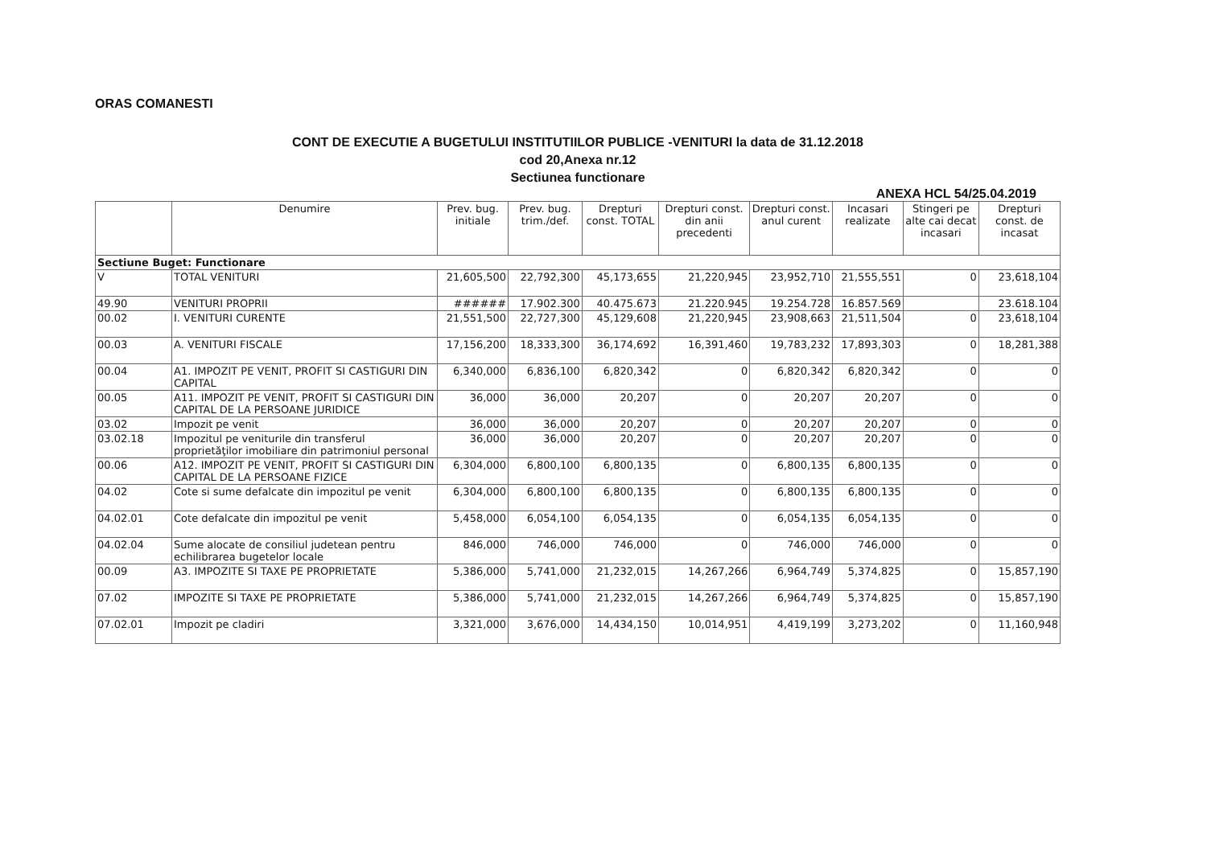ORAS COMANESTI
CONT DE EXECUTIE A BUGETULUI INSTITUTIILOR PUBLICE -VENITURI la data de 31.12.2018
cod 20,Anexa nr.12
Sectiunea functionare
ANEXA HCL 54/25.04.2019
| | Denumire | Prev. bug. initiale | Prev. bug. trim./def. | Drepturi const. TOTAL | Drepturi const. din anii precedenti | Drepturi const. anul curent | Incasari realizate | Stingeri pe alte cai decat incasari | Drepturi const. de incasat |
| --- | --- | --- | --- | --- | --- | --- | --- | --- | --- |
| Sectiune Buget: Functionare | | | | | | | | | |
| V | TOTAL VENITURI | 21,605,500 | 22,792,300 | 45,173,655 | 21,220,945 | 23,952,710 | 21,555,551 | 0 | 23,618,104 |
| 49.90 | VENITURI PROPRII | ###### | 17.902.300 | 40.475.673 | 21.220.945 | 19.254.728 | 16.857.569 | | 23.618.104 |
| 00.02 | I. VENITURI CURENTE | 21,551,500 | 22,727,300 | 45,129,608 | 21,220,945 | 23,908,663 | 21,511,504 | 0 | 23,618,104 |
| 00.03 | A. VENITURI FISCALE | 17,156,200 | 18,333,300 | 36,174,692 | 16,391,460 | 19,783,232 | 17,893,303 | 0 | 18,281,388 |
| 00.04 | A1. IMPOZIT PE VENIT, PROFIT SI CASTIGURI DIN CAPITAL | 6,340,000 | 6,836,100 | 6,820,342 | 0 | 6,820,342 | 6,820,342 | 0 | 0 |
| 00.05 | A11. IMPOZIT PE VENIT, PROFIT SI CASTIGURI DIN CAPITAL DE LA PERSOANE JURIDICE | 36,000 | 36,000 | 20,207 | 0 | 20,207 | 20,207 | 0 | 0 |
| 03.02 | Impozit pe venit | 36,000 | 36,000 | 20,207 | 0 | 20,207 | 20,207 | 0 | 0 |
| 03.02.18 | Impozitul pe veniturile din transferul proprietăţilor imobiliare din patrimoniul personal | 36,000 | 36,000 | 20,207 | 0 | 20,207 | 20,207 | 0 | 0 |
| 00.06 | A12. IMPOZIT PE VENIT, PROFIT SI CASTIGURI DIN CAPITAL DE LA PERSOANE FIZICE | 6,304,000 | 6,800,100 | 6,800,135 | 0 | 6,800,135 | 6,800,135 | 0 | 0 |
| 04.02 | Cote si sume defalcate din impozitul pe venit | 6,304,000 | 6,800,100 | 6,800,135 | 0 | 6,800,135 | 6,800,135 | 0 | 0 |
| 04.02.01 | Cote defalcate din impozitul pe venit | 5,458,000 | 6,054,100 | 6,054,135 | 0 | 6,054,135 | 6,054,135 | 0 | 0 |
| 04.02.04 | Sume alocate de consiliul judetean pentru echilibrarea bugetelor locale | 846,000 | 746,000 | 746,000 | 0 | 746,000 | 746,000 | 0 | 0 |
| 00.09 | A3. IMPOZITE SI TAXE PE PROPRIETATE | 5,386,000 | 5,741,000 | 21,232,015 | 14,267,266 | 6,964,749 | 5,374,825 | 0 | 15,857,190 |
| 07.02 | IMPOZITE SI TAXE PE PROPRIETATE | 5,386,000 | 5,741,000 | 21,232,015 | 14,267,266 | 6,964,749 | 5,374,825 | 0 | 15,857,190 |
| 07.02.01 | Impozit pe cladiri | 3,321,000 | 3,676,000 | 14,434,150 | 10,014,951 | 4,419,199 | 3,273,202 | 0 | 11,160,948 |